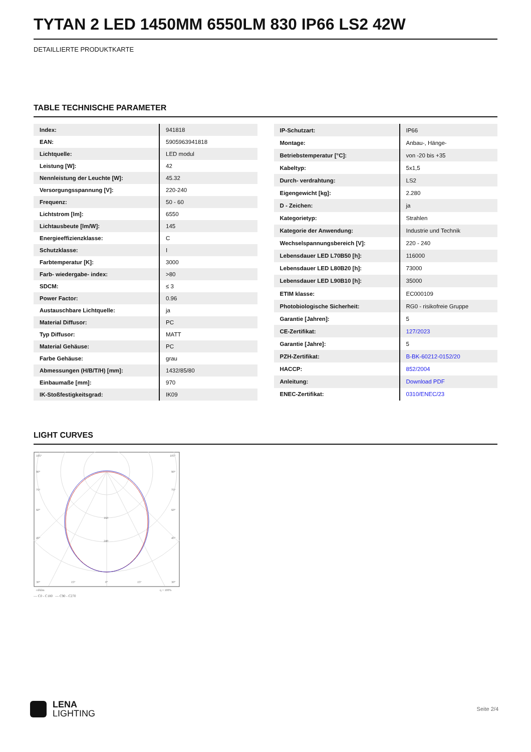TYTAN 2 LED 1450MM 6550LM 830 IP66 LS2 42W
DETAILLIERTE PRODUKTKARTE
TABLE TECHNISCHE PARAMETER
| Index: | 941818 |
| EAN: | 5905963941818 |
| Lichtquelle: | LED modul |
| Leistung [W]: | 42 |
| Nennleistung der Leuchte [W]: | 45.32 |
| Versorgungsspannung [V]: | 220-240 |
| Frequenz: | 50 - 60 |
| Lichtstrom [lm]: | 6550 |
| Lichtausbeute [lm/W]: | 145 |
| Energieeffizienzklasse: | C |
| Schutzklasse: | I |
| Farbtemperatur [K]: | 3000 |
| Farb- wiedergabe- index: | >80 |
| SDCM: | ≤ 3 |
| Power Factor: | 0.96 |
| Austauschbare Lichtquelle: | ja |
| Material Diffusor: | PC |
| Typ Diffusor: | MATT |
| Material Gehäuse: | PC |
| Farbe Gehäuse: | grau |
| Abmessungen (H/B/T/H) [mm]: | 1432/85/80 |
| Einbaumaße [mm]: | 970 |
| IK-Stoßfestigkeitsgrad: | IK09 |
| IP-Schutzart: | IP66 |
| Montage: | Anbau-, Hänge- |
| Betriebstemperatur [°C]: | von -20 bis +35 |
| Kabeltyp: | 5x1,5 |
| Durch- verdrahtung: | LS2 |
| Eigengewicht [kg]: | 2.280 |
| D - Zeichen: | ja |
| Kategorietyp: | Strahlen |
| Kategorie der Anwendung: | Industrie und Technik |
| Wechselspannungsbereich [V]: | 220 - 240 |
| Lebensdauer LED L70B50 [h]: | 116000 |
| Lebensdauer LED L80B20 [h]: | 73000 |
| Lebensdauer LED L90B10 [h]: | 35000 |
| ETIM klasse: | EC000109 |
| Photobiologische Sicherheit: | RG0 - risikofreie Gruppe |
| Garantie [Jahren]: | 5 |
| CE-Zertifikat: | 127/2023 |
| Garantie [Jahre]: | 5 |
| PZH-Zertifikat: | B-BK-60212-0152/20 |
| HACCP: | 852/2004 |
| Anleitung: | Download PDF |
| ENEC-Zertifikat: | 0310/ENEC/23 |
LIGHT CURVES
105°
105°
90°
90°
75°
75°
60°
60°
45°
45°
160
240
30°
15°
0°
15°
30°
cd/klm
η = 100%
— C0 - C180 — C90 - C270
LENA
LIGHTING
Seite 2/4